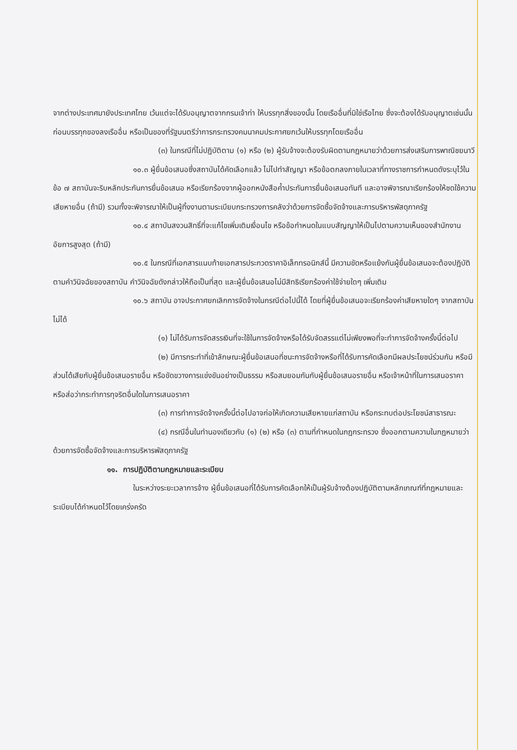จากต่างประเทศมายังประเทศไทย เว้นแต่จะได้รับอนุญาตจากกรมเจ้าท่า ให้บรรทุกสิ่งของนั้น โดยเรืออื่นที่มิใช่เรือไทย ซึ่งจะต้องได้รับอนุญาตเช่นนั้นก่อนบรรทุกของลงเรืออื่น หรือเป็นของที่รัฐมนตรีว่าการกระทรวงคมนาคมประกาศยกเว้นให้บรรทุกโดยเรืออื่น
(๓) ในกรณีที่ไม่ปฏิบัติตาม (๑) หรือ (๒) ผู้รับจ้างจะต้องรับผิดตามกฎหมายว่าด้วยการส่งเสริมการพาณิชยนาวี
๑๐.๓ ผู้ยื่นข้อเสนอซึ่งสถาบันได้คัดเลือกแล้ว ไม่ไปทำสัญญา หรือข้อตกลงภายในเวลาที่ทางราชการกำหนดดังระบุไว้ในข้อ ๗ สถาบันจะริบหลักประกันการยื่นข้อเสนอ หรือเรียกร้องจากผู้ออกหนังสือค้ำประกันการยื่นข้อเสนอทันที และอาจพิจารณาเรียกร้องให้ชดใช้ความเสียหายอื่น (ถ้ามี) รวมทั้งจะพิจารณาให้เป็นผู้ทิ้งงานตามระเบียบกระทรวงการคลังว่าด้วยการจัดซื้อจัดจ้างและการบริหารพัสดุภาครัฐ
๑๐.๔ สถาบันสงวนสิทธิ์ที่จะแก้ไขเพิ่มเติมเงื่อนไข หรือข้อกำหนดในแบบสัญญาให้เป็นไปตามความเห็นของสำนักงานอัยการสูงสุด (ถ้ามี)
๑๐.๕ ในกรณีที่เอกสารแนบท้ายเอกสารประกวดราคาอิเล็กทรอนิกส์นี้ มีความขัดหรือแย้งกันผู้ยื่นข้อเสนอจะต้องปฏิบัติตามคำวินิจฉัยของสถาบัน คำวินิจฉัยดังกล่าวให้ถือเป็นที่สุด และผู้ยื่นข้อเสนอไม่มีสิทธิเรียกร้องค่าใช้จ่ายใดๆ เพิ่มเติม
๑๐.๖ สถาบัน อาจประกาศยกเลิกการจัดจ้างในกรณีต่อไปนี้ได้ โดยที่ผู้ยื่นข้อเสนอจะเรียกร้องค่าเสียหายใดๆ จากสถาบันไม่ได้
(๑) ไม่ได้รับการจัดสรรเงินที่จะใช้ในการจัดจ้างหรือได้รับจัดสรรแต่ไม่เพียงพอที่จะทำการจัดจ้างครั้งนี้ต่อไป
(๒) มีการกระทำที่เข้าลักษณะผู้ยื่นข้อเสนอที่ชนะการจัดจ้างหรือที่ได้รับการคัดเลือกมีผลประโยชน์ร่วมกัน หรือมีส่วนได้เสียกับผู้ยื่นข้อเสนอรายอื่น หรือขัดขวางการแข่งขันอย่างเป็นธรรม หรือสมยอมกันกับผู้ยื่นข้อเสนอรายอื่น หรือเจ้าหน้าที่ในการเสนอราคา หรือส่อว่ากระทำการทุจริตอื่นใดในการเสนอราคา
(๓) การทำการจัดจ้างครั้งนี้ต่อไปอาจก่อให้เกิดความเสียหายแก่สถาบัน หรือกระทบต่อประโยชน์สาธารณะ
(๔) กรณีอื่นในทำนองเดียวกับ (๑) (๒) หรือ (๓) ตามที่กำหนดในกฎกระทรวง ซึ่งออกตามความในกฎหมายว่าด้วยการจัดซื้อจัดจ้างและการบริหารพัสดุภาครัฐ
๑๑. การปฏิบัติตามกฎหมายและระเบียบ
ในระหว่างระยะเวลาการจ้าง ผู้ยื่นข้อเสนอที่ได้รับการคัดเลือกให้เป็นผู้รับจ้างต้องปฏิบัติตามหลักเกณฑ์ที่กฎหมายและระเบียบได้กำหนดไว้โดยเคร่งครัด